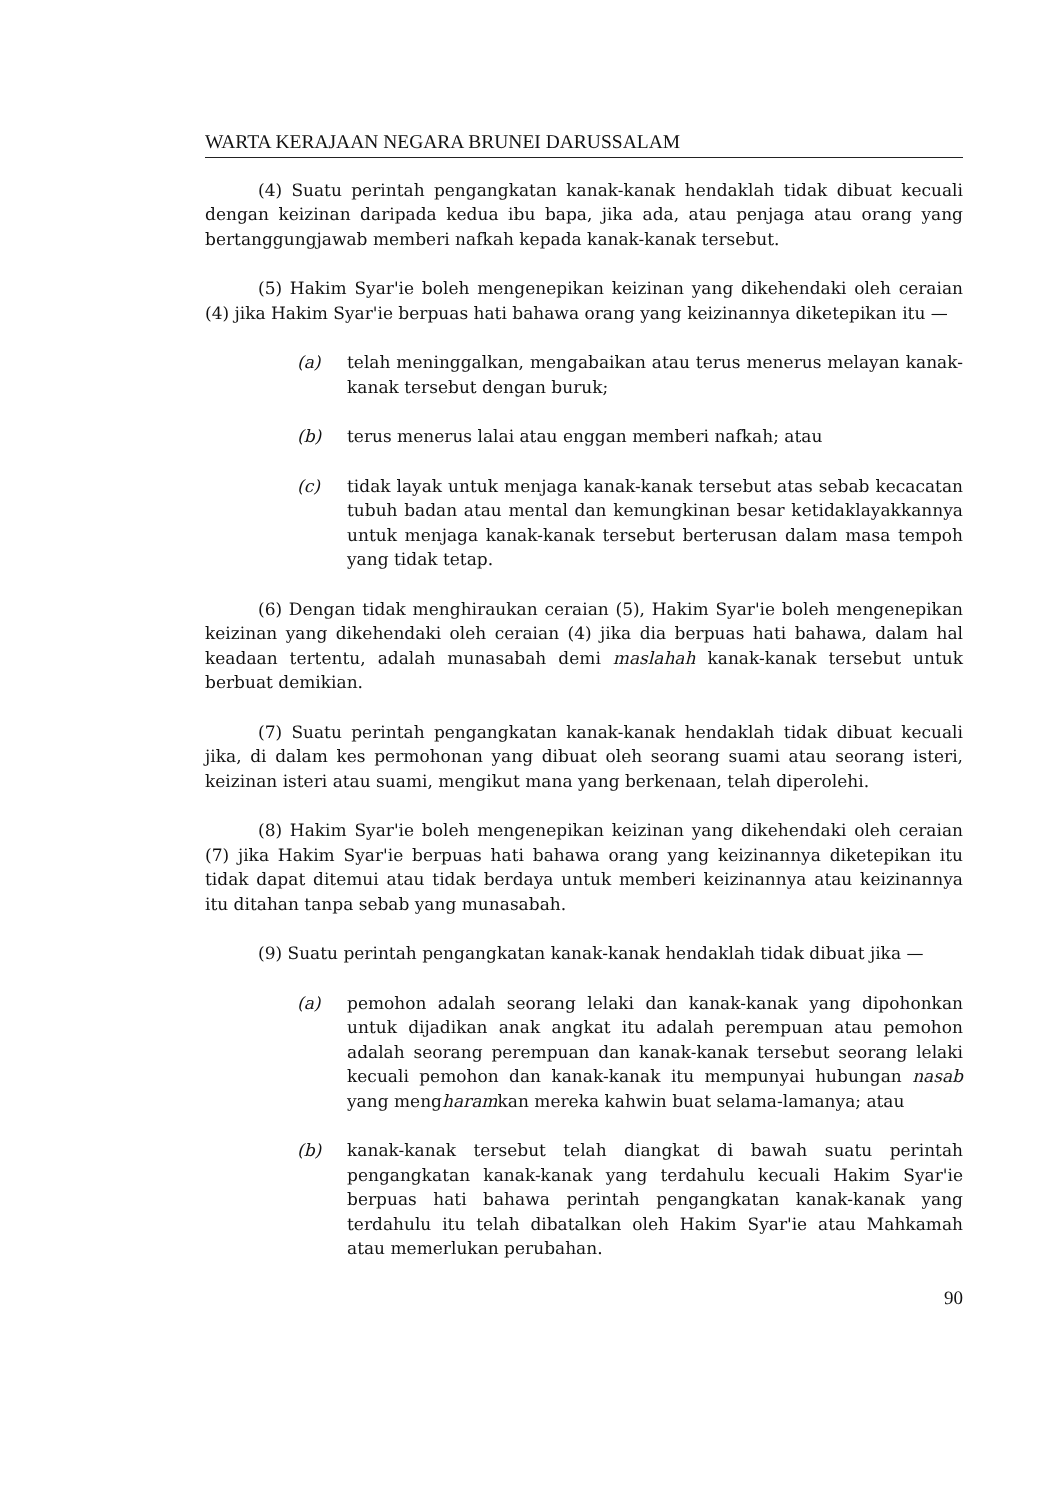WARTA KERAJAAN NEGARA BRUNEI DARUSSALAM
(4) Suatu perintah pengangkatan kanak-kanak hendaklah tidak dibuat kecuali dengan keizinan daripada kedua ibu bapa, jika ada, atau penjaga atau orang yang bertanggungjawab memberi nafkah kepada kanak-kanak tersebut.
(5) Hakim Syar'ie boleh mengenepikan keizinan yang dikehendaki oleh ceraian (4) jika Hakim Syar'ie berpuas hati bahawa orang yang keizinannya diketepikan itu —
(a) telah meninggalkan, mengabaikan atau terus menerus melayan kanak-kanak tersebut dengan buruk;
(b) terus menerus lalai atau enggan memberi nafkah; atau
(c) tidak layak untuk menjaga kanak-kanak tersebut atas sebab kecacatan tubuh badan atau mental dan kemungkinan besar ketidaklayakkannya untuk menjaga kanak-kanak tersebut berterusan dalam masa tempoh yang tidak tetap.
(6) Dengan tidak menghiraukan ceraian (5), Hakim Syar'ie boleh mengenepikan keizinan yang dikehendaki oleh ceraian (4) jika dia berpuas hati bahawa, dalam hal keadaan tertentu, adalah munasabah demi maslahah kanak-kanak tersebut untuk berbuat demikian.
(7) Suatu perintah pengangkatan kanak-kanak hendaklah tidak dibuat kecuali jika, di dalam kes permohonan yang dibuat oleh seorang suami atau seorang isteri, keizinan isteri atau suami, mengikut mana yang berkenaan, telah diperolehi.
(8) Hakim Syar'ie boleh mengenepikan keizinan yang dikehendaki oleh ceraian (7) jika Hakim Syar'ie berpuas hati bahawa orang yang keizinannya diketepikan itu tidak dapat ditemui atau tidak berdaya untuk memberi keizinannya atau keizinannya itu ditahan tanpa sebab yang munasabah.
(9) Suatu perintah pengangkatan kanak-kanak hendaklah tidak dibuat jika —
(a) pemohon adalah seorang lelaki dan kanak-kanak yang dipohonkan untuk dijadikan anak angkat itu adalah perempuan atau pemohon adalah seorang perempuan dan kanak-kanak tersebut seorang lelaki kecuali pemohon dan kanak-kanak itu mempunyai hubungan nasab yang mengharamkan mereka kahwin buat selama-lamanya; atau
(b) kanak-kanak tersebut telah diangkat di bawah suatu perintah pengangkatan kanak-kanak yang terdahulu kecuali Hakim Syar'ie berpuas hati bahawa perintah pengangkatan kanak-kanak yang terdahulu itu telah dibatalkan oleh Hakim Syar'ie atau Mahkamah atau memerlukan perubahan.
90